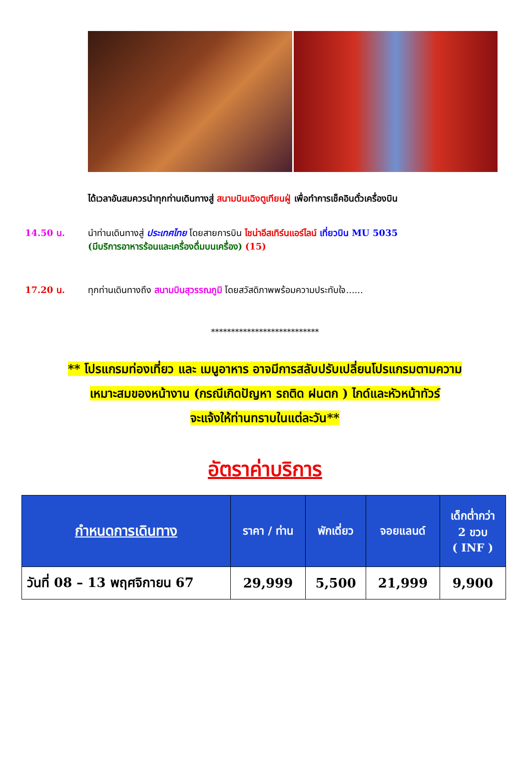ได้เวลาอันสมควรนำทุกท่านเดินทางสู่ สนามบินเฉิงตูเทียนฝู่ เพื่อทำการเช็คอินตั๋วเครื่องบิน
14.50 น. นำท่านเดินทางสู่ ประเทศไทย โดยสายการบิน ไชน่าอีสเทิร์นแอร์ไลน์ เที่ยวบิน MU 5035
(มีบริการอาหารร้อนและเครื่องดื่มบนเครื่อง) (15)
17.20 น. ทุกท่านเดินทางถึง สนามบินสุวรรณภูมิ โดยสวัสดิภาพพร้อมความประทับใจ......
***************************
** โปรแกรมท่องเที่ยว และ เมนูอาหาร อาจมีการสลับปรับเปลี่ยนโปรแกรมตามความ
เหมาะสมของหน้างาน (กรณีเกิดปัญหา รถติด ฝนตก ) ไกด์และหัวหน้าทัวร์
จะแจ้งให้ท่านทราบในแต่ละวัน**
อัตราค่าบริการ
| กำหนดการเดินทาง | ราคา / ท่าน | พักเดี่ยว | จอยแลนด์ | เด็กต่ำกว่า 2 ขวบ ( INF ) |
| --- | --- | --- | --- | --- |
| วันที่ 08 – 13 พฤศจิกายน 67 | 29,999 | 5,500 | 21,999 | 9,900 |